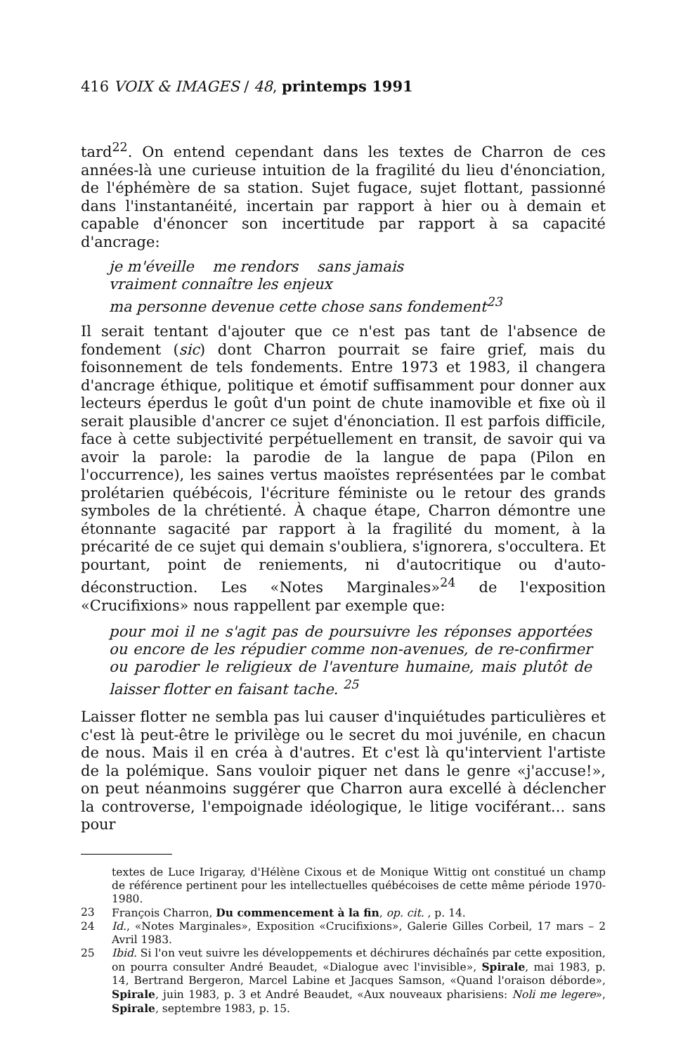416 VOIX & IMAGES / 48, printemps 1991
tard<sup>22</sup>. On entend cependant dans les textes de Charron de ces années-là une curieuse intuition de la fragilité du lieu d'énonciation, de l'éphémère de sa station. Sujet fugace, sujet flottant, passionné dans l'instantanéité, incertain par rapport à hier ou à demain et capable d'énoncer son incertitude par rapport à sa capacité d'ancrage:
je m'éveille me rendors sans jamais
vraiment connaître les enjeux
ma personne devenue cette chose sans fondement<sup>23</sup>
Il serait tentant d'ajouter que ce n'est pas tant de l'absence de fondement (sic) dont Charron pourrait se faire grief, mais du foisonnement de tels fondements. Entre 1973 et 1983, il changera d'ancrage éthique, politique et émotif suffisamment pour donner aux lecteurs éperdus le goût d'un point de chute inamovible et fixe où il serait plausible d'ancrer ce sujet d'énonciation. Il est parfois difficile, face à cette subjectivité perpétuellement en transit, de savoir qui va avoir la parole: la parodie de la langue de papa (Pilon en l'occurrence), les saines vertus maoïstes représentées par le combat prolétarien québécois, l'écriture féministe ou le retour des grands symboles de la chrétienté. À chaque étape, Charron démontre une étonnante sagacité par rapport à la fragilité du moment, à la précarité de ce sujet qui demain s'oubliera, s'ignorera, s'occultera. Et pourtant, point de reniements, ni d'autocritique ou d'auto-déconstruction. Les «Notes Marginales»<sup>24</sup> de l'exposition «Crucifixions» nous rappellent par exemple que:
pour moi il ne s'agit pas de poursuivre les réponses apportées ou encore de les répudier comme non-avenues, de re-confirmer ou parodier le religieux de l'aventure humaine, mais plutôt de laisser flotter en faisant tache. <sup>25</sup>
Laisser flotter ne sembla pas lui causer d'inquiétudes particulières et c'est là peut-être le privilège ou le secret du moi juvénile, en chacun de nous. Mais il en créa à d'autres. Et c'est là qu'intervient l'artiste de la polémique. Sans vouloir piquer net dans le genre «j'accuse!», on peut néanmoins suggérer que Charron aura excellé à déclencher la controverse, l'empoignade idéologique, le litige vociférant... sans pour
textes de Luce Irigaray, d'Hélène Cixous et de Monique Wittig ont constitué un champ de référence pertinent pour les intellectuelles québécoises de cette même période 1970-1980.
23 François Charron, Du commencement à la fin, op. cit. , p. 14.
24 Id., «Notes Marginales», Exposition «Crucifixions», Galerie Gilles Corbeil, 17 mars – 2 Avril 1983.
25 Ibid. Si l'on veut suivre les développements et déchirures déchaînés par cette exposition, on pourra consulter André Beaudet, «Dialogue avec l'invisible», Spirale, mai 1983, p. 14, Bertrand Bergeron, Marcel Labine et Jacques Samson, «Quand l'oraison déborde», Spirale, juin 1983, p. 3 et André Beaudet, «Aux nouveaux pharisiens: Noli me legere», Spirale, septembre 1983, p. 15.